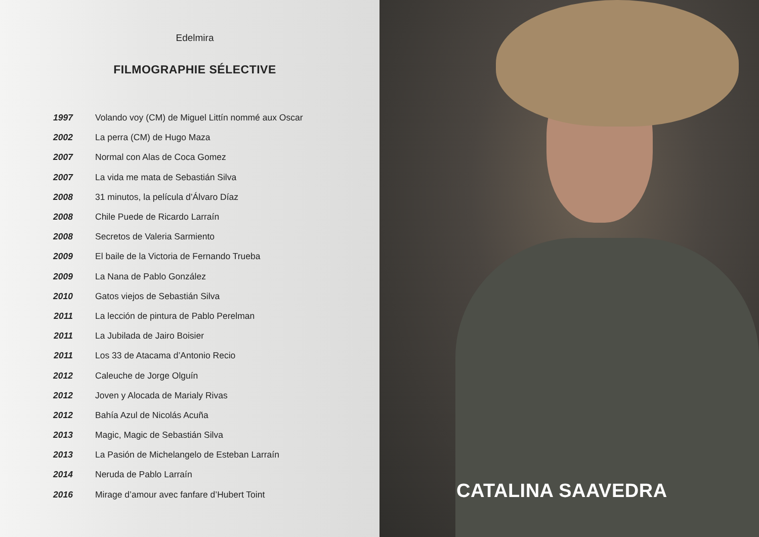Edelmira
FILMOGRAPHIE SÉLECTIVE
| 1997 | Volando voy (CM) de Miguel Littín nommé aux Oscar |
| 2002 | La perra (CM) de Hugo Maza |
| 2007 | Normal con Alas de Coca Gomez |
| 2007 | La vida me mata de Sebastián Silva |
| 2008 | 31 minutos, la película d’Álvaro Díaz |
| 2008 | Chile Puede de Ricardo Larraín |
| 2008 | Secretos de Valeria Sarmiento |
| 2009 | El baile de la Victoria de Fernando Trueba |
| 2009 | La Nana de Pablo González |
| 2010 | Gatos viejos de Sebastián Silva |
| 2011 | La lección de pintura de Pablo Perelman |
| 2011 | La Jubilada de Jairo Boisier |
| 2011 | Los 33 de Atacama d’Antonio Recio |
| 2012 | Caleuche de Jorge Olguín |
| 2012 | Joven y Alocada de Marialy Rivas |
| 2012 | Bahía Azul de Nicolás Acuña |
| 2013 | Magic, Magic de Sebastián Silva |
| 2013 | La Pasión de Michelangelo de Esteban Larraín |
| 2014 | Neruda de Pablo Larraín |
| 2016 | Mirage d’amour avec fanfare d’Hubert Toint |
CATALINA SAAVEDRA